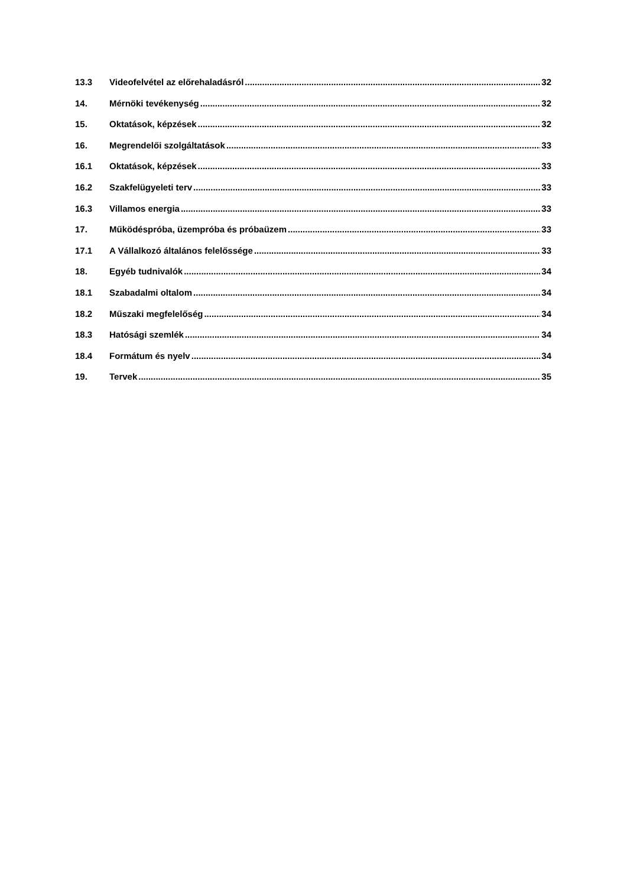13.3 Videofelvétel az előrehaladásról 32
14. Mérnöki tevékenység 32
15. Oktatások, képzések 32
16. Megrendelői szolgáltatások 33
16.1 Oktatások, képzések 33
16.2 Szakfelügyeleti terv 33
16.3 Villamos energia 33
17. Működéspróba, üzempróba és próbaüzem 33
17.1 A Vállalkozó általános felelőssége 33
18. Egyéb tudnivalók 34
18.1 Szabadalmi oltalom 34
18.2 Műszaki megfelelőség 34
18.3 Hatósági szemlék 34
18.4 Formátum és nyelv 34
19. Tervek 35